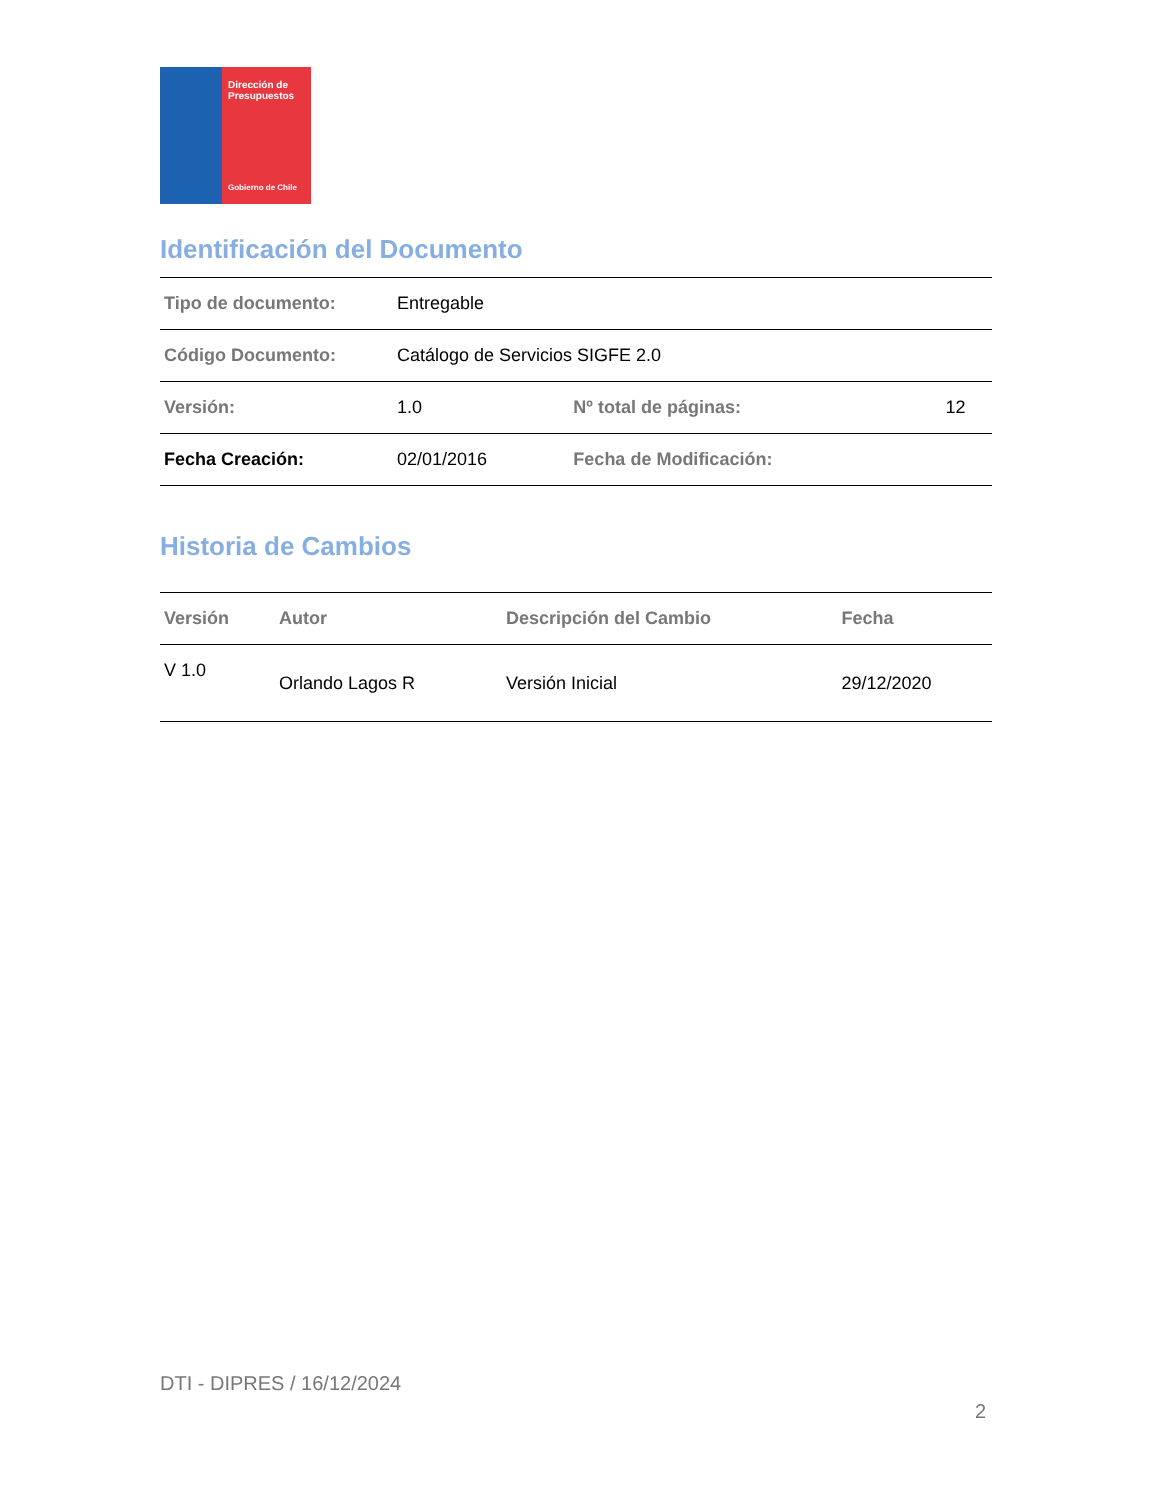Dirección de Presupuestos
Gobierno de Chile
Identificación del Documento
| Tipo de documento: | Entregable | | |
| Código Documento: | Catálogo de Servicios SIGFE 2.0 | | |
| Versión: | 1.0 | Nº total de páginas: | 12 |
| Fecha Creación: | 02/01/2016 | Fecha de Modificación: | |
Historia de Cambios
| Versión | Autor | Descripción del Cambio | Fecha |
| --- | --- | --- | --- |
| V 1.0 | Orlando Lagos R | Versión Inicial | 29/12/2020 |
DTI - DIPRES / 16/12/2024
2